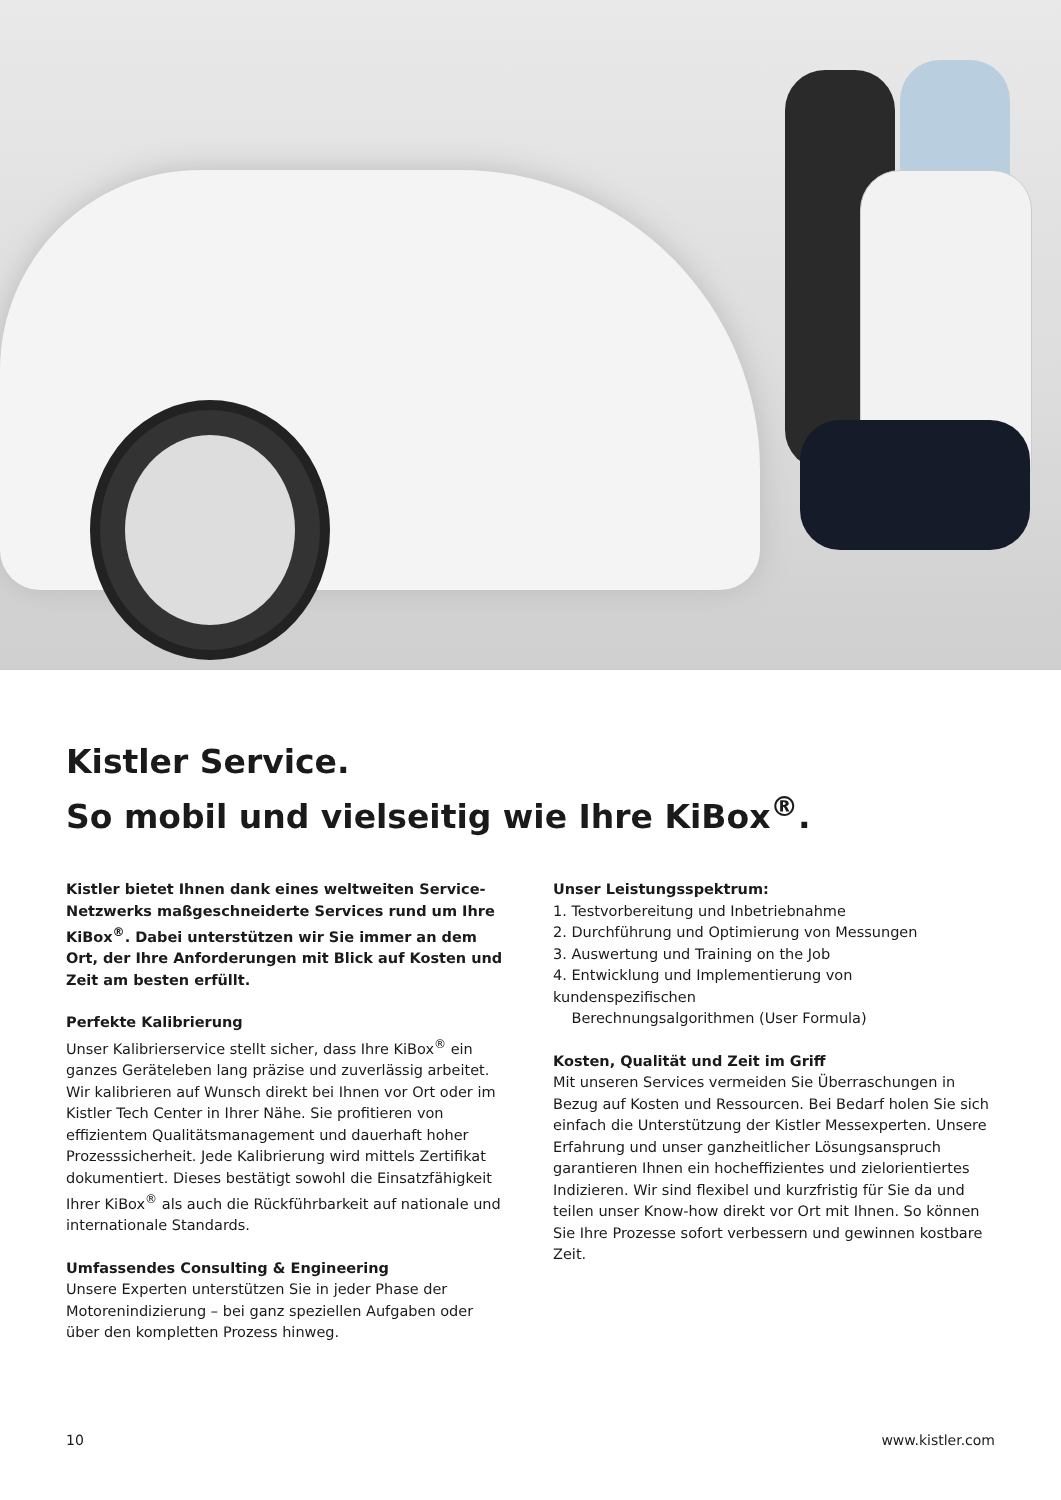Kistler Service.
So mobil und vielseitig wie Ihre KiBox<sup>®</sup>.
Kistler bietet Ihnen dank eines weltweiten Service-Netzwerks maßgeschneiderte Services rund um Ihre KiBox<sup>®</sup>. Dabei unterstützen wir Sie immer an dem Ort, der Ihre Anforderungen mit Blick auf Kosten und Zeit am besten erfüllt.
Perfekte Kalibrierung
Unser Kalibrierservice stellt sicher, dass Ihre KiBox<sup>®</sup> ein ganzes Geräteleben lang präzise und zuverlässig arbeitet. Wir kalibrieren auf Wunsch direkt bei Ihnen vor Ort oder im Kistler Tech Center in Ihrer Nähe. Sie profitieren von effizientem Qualitätsmanagement und dauerhaft hoher Prozesssicherheit. Jede Kalibrierung wird mittels Zertifikat dokumentiert. Dieses bestätigt sowohl die Einsatzfähigkeit Ihrer KiBox<sup>®</sup> als auch die Rückführbarkeit auf nationale und internationale Standards.
Umfassendes Consulting & Engineering
Unsere Experten unterstützen Sie in jeder Phase der Motorenindizierung – bei ganz speziellen Aufgaben oder über den kompletten Prozess hinweg.
Unser Leistungsspektrum:
1. Testvorbereitung und Inbetriebnahme
2. Durchführung und Optimierung von Messungen
3. Auswertung und Training on the Job
4. Entwicklung und Implementierung von kundenspezifischen
Berechnungsalgorithmen (User Formula)
Kosten, Qualität und Zeit im Griff
Mit unseren Services vermeiden Sie Überraschungen in Bezug auf Kosten und Ressourcen. Bei Bedarf holen Sie sich einfach die Unterstützung der Kistler Messexperten. Unsere Erfahrung und unser ganzheitlicher Lösungsanspruch garantieren Ihnen ein hocheffizientes und zielorientiertes Indizieren. Wir sind flexibel und kurzfristig für Sie da und teilen unser Know-how direkt vor Ort mit Ihnen. So können Sie Ihre Prozesse sofort verbessern und gewinnen kostbare Zeit.
10 www.kistler.com